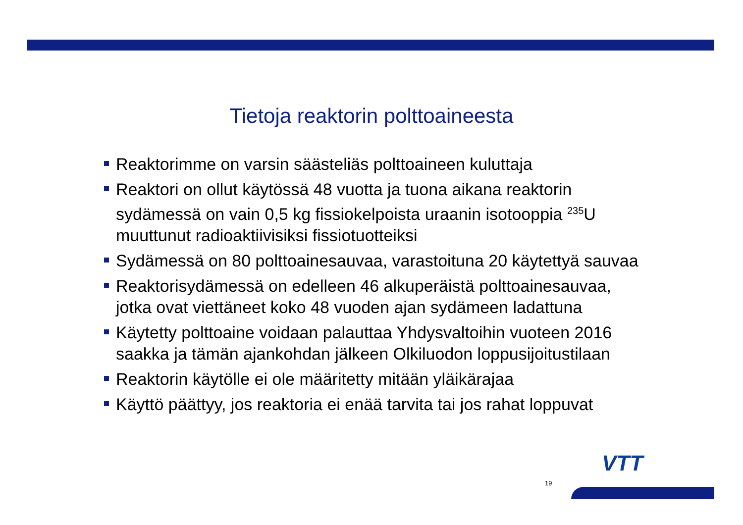Tietoja reaktorin polttoaineesta
Reaktorimme on varsin säästeliäs polttoaineen kuluttaja
Reaktori on ollut käytössä 48 vuotta ja tuona aikana reaktorin sydämessä on vain 0,5 kg fissiokelpoista uraanin isotooppia <sup>235</sup>U muuttunut radioaktiivisiksi fissiotuotteiksi
Sydämessä on 80 polttoainesauvaa, varastoituna 20 käytettyä sauvaa
Reaktorisydämessä on edelleen 46 alkuperäistä polttoainesauvaa, jotka ovat viettäneet koko 48 vuoden ajan sydämeen ladattuna
Käytetty polttoaine voidaan palauttaa Yhdysvaltoihin vuoteen 2016 saakka ja tämän ajankohdan jälkeen Olkiluodon loppusijoitustilaan
Reaktorin käytölle ei ole määritetty mitään yläikärajaa
Käyttö päättyy, jos reaktoria ei enää tarvita tai jos rahat loppuvat
19
VTT